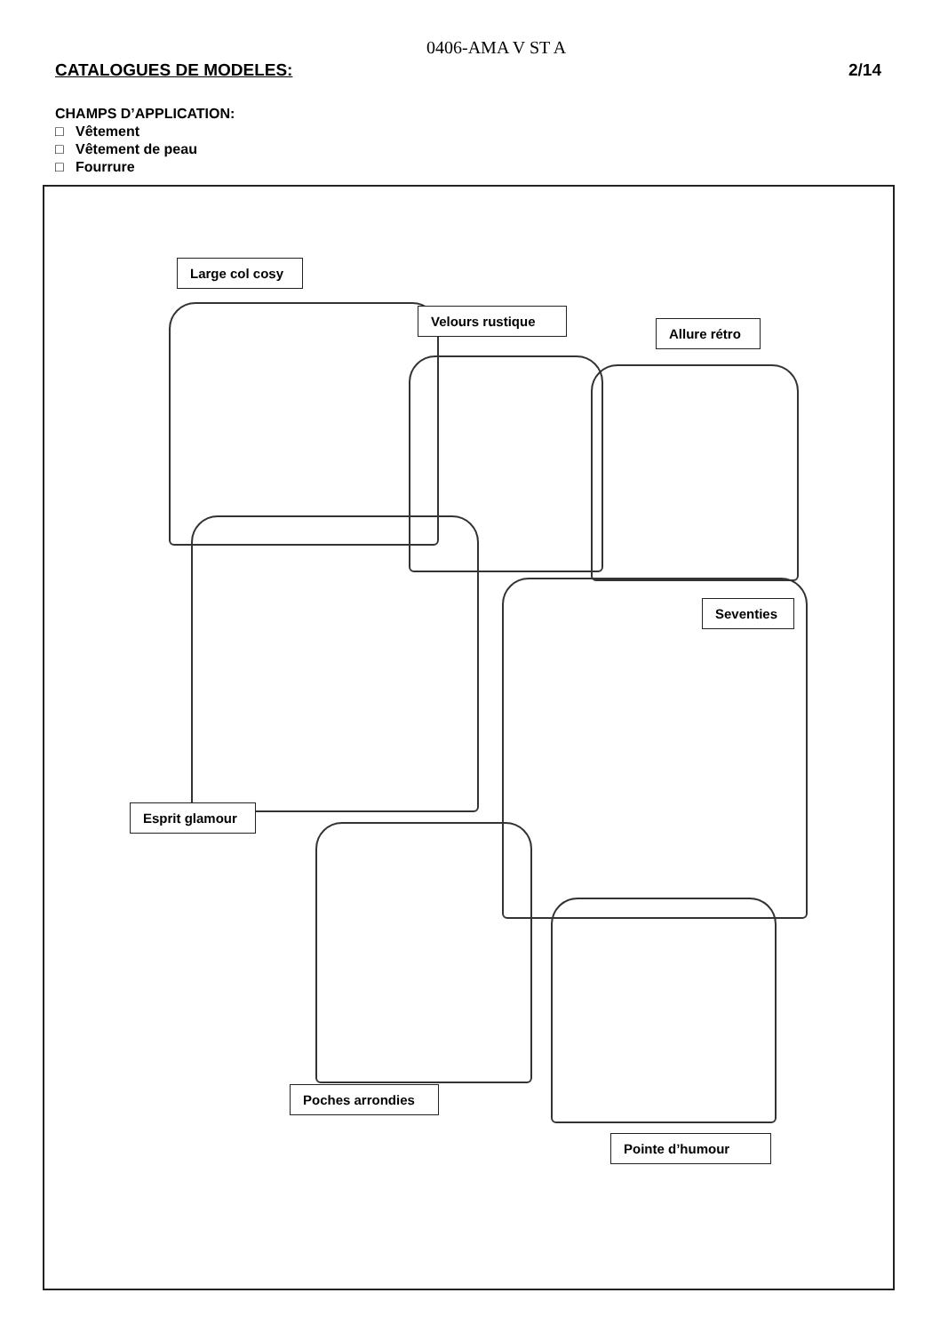0406-AMA V ST A
CATALOGUES DE MODELES: 2/14
CHAMPS D’APPLICATION:
□ Vêtement
□ Vêtement de peau
□ Fourrure
Large col cosy
Velours rustique
Allure rétro
Esprit glamour
Seventies
Poches arrondies
Pointe d’humour